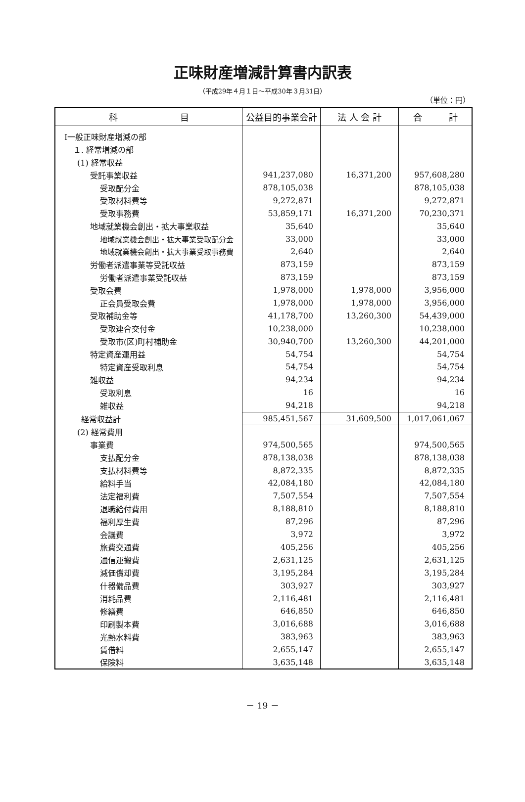正味財産増減計算書内訳表
（平成29年４月１日～平成30年３月31日）
（単位：円）
| 科 目 | 公益目的事業会計 | 法 人 会 計 | 合 計 |
| --- | --- | --- | --- |
| Ⅰ一般正味財産増減の部 | | | |
| １. 経常増減の部 | | | |
| (1) 経常収益 | | | |
| 受託事業収益 | 941,237,080 | 16,371,200 | 957,608,280 |
| 受取配分金 | 878,105,038 | | 878,105,038 |
| 受取材料費等 | 9,272,871 | | 9,272,871 |
| 受取事務費 | 53,859,171 | 16,371,200 | 70,230,371 |
| 地域就業機会創出・拡大事業収益 | 35,640 | | 35,640 |
| 地域就業機会創出・拡大事業受取配分金 | 33,000 | | 33,000 |
| 地域就業機会創出・拡大事業受取事務費 | 2,640 | | 2,640 |
| 労働者派遣事業等受託収益 | 873,159 | | 873,159 |
| 労働者派遣事業受託収益 | 873,159 | | 873,159 |
| 受取会費 | 1,978,000 | 1,978,000 | 3,956,000 |
| 正会員受取会費 | 1,978,000 | 1,978,000 | 3,956,000 |
| 受取補助金等 | 41,178,700 | 13,260,300 | 54,439,000 |
| 受取連合交付金 | 10,238,000 | | 10,238,000 |
| 受取市(区)町村補助金 | 30,940,700 | 13,260,300 | 44,201,000 |
| 特定資産運用益 | 54,754 | | 54,754 |
| 特定資産受取利息 | 54,754 | | 54,754 |
| 雑収益 | 94,234 | | 94,234 |
| 受取利息 | 16 | | 16 |
| 雑収益 | 94,218 | | 94,218 |
| 経常収益計 | 985,451,567 | 31,609,500 | 1,017,061,067 |
| (2) 経常費用 | | | |
| 事業費 | 974,500,565 | | 974,500,565 |
| 支払配分金 | 878,138,038 | | 878,138,038 |
| 支払材料費等 | 8,872,335 | | 8,872,335 |
| 給料手当 | 42,084,180 | | 42,084,180 |
| 法定福利費 | 7,507,554 | | 7,507,554 |
| 退職給付費用 | 8,188,810 | | 8,188,810 |
| 福利厚生費 | 87,296 | | 87,296 |
| 会議費 | 3,972 | | 3,972 |
| 旅費交通費 | 405,256 | | 405,256 |
| 通信運搬費 | 2,631,125 | | 2,631,125 |
| 減価償却費 | 3,195,284 | | 3,195,284 |
| 什器備品費 | 303,927 | | 303,927 |
| 消耗品費 | 2,116,481 | | 2,116,481 |
| 修繕費 | 646,850 | | 646,850 |
| 印刷製本費 | 3,016,688 | | 3,016,688 |
| 光熱水料費 | 383,963 | | 383,963 |
| 賃借料 | 2,655,147 | | 2,655,147 |
| 保険料 | 3,635,148 | | 3,635,148 |
－ 19 －